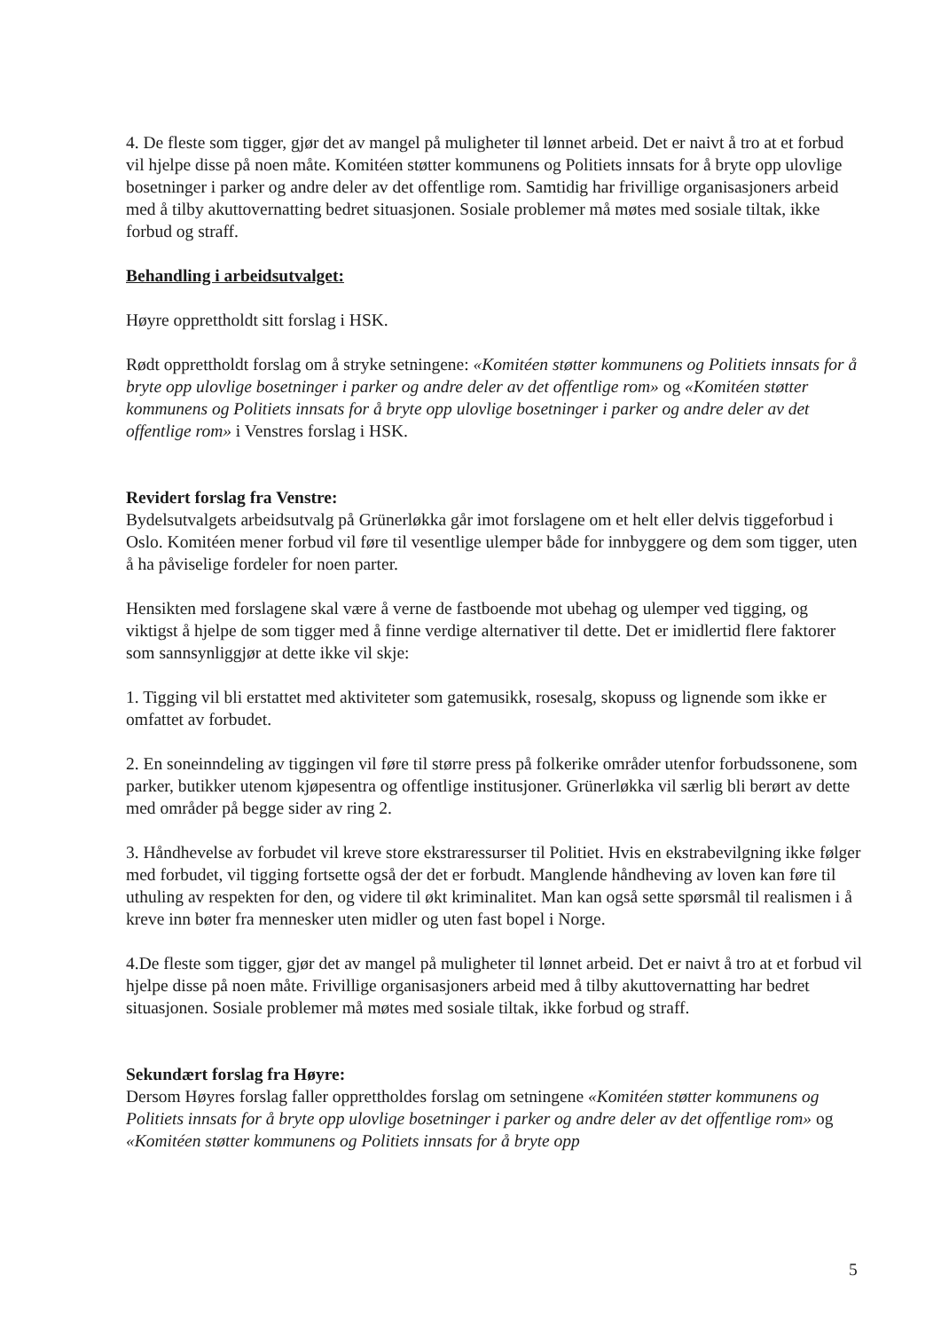4. De fleste som tigger, gjør det av mangel på muligheter til lønnet arbeid. Det er naivt å tro at et forbud vil hjelpe disse på noen måte. Komitéen støtter kommunens og Politiets innsats for å bryte opp ulovlige bosetninger i parker og andre deler av det offentlige rom. Samtidig har frivillige organisasjoners arbeid med å tilby akuttovernatting bedret situasjonen. Sosiale problemer må møtes med sosiale tiltak, ikke forbud og straff.
Behandling i arbeidsutvalget:
Høyre opprettholdt sitt forslag i HSK.
Rødt opprettholdt forslag om å stryke setningene: «Komitéen støtter kommunens og Politiets innsats for å bryte opp ulovlige bosetninger i parker og andre deler av det offentlige rom» og «Komitéen støtter kommunens og Politiets innsats for å bryte opp ulovlige bosetninger i parker og andre deler av det offentlige rom» i Venstres forslag i HSK.
Revidert forslag fra Venstre:
Bydelsutvalgets arbeidsutvalg på Grünerløkka går imot forslagene om et helt eller delvis tiggeforbud i Oslo. Komitéen mener forbud vil føre til vesentlige ulemper både for innbyggere og dem som tigger, uten å ha påviselige fordeler for noen parter.
Hensikten med forslagene skal være å verne de fastboende mot ubehag og ulemper ved tigging, og viktigst å hjelpe de som tigger med å finne verdige alternativer til dette. Det er imidlertid flere faktorer som sannsynliggjør at dette ikke vil skje:
1. Tigging vil bli erstattet med aktiviteter som gatemusikk, rosesalg, skopuss og lignende som ikke er omfattet av forbudet.
2. En soneinndeling av tiggingen vil føre til større press på folkerike områder utenfor forbudssonene, som parker, butikker utenom kjøpesentra og offentlige institusjoner. Grünerløkka vil særlig bli berørt av dette med områder på begge sider av ring 2.
3. Håndhevelse av forbudet vil kreve store ekstraressurser til Politiet. Hvis en ekstrabevilgning ikke følger med forbudet, vil tigging fortsette også der det er forbudt. Manglende håndheving av loven kan føre til uthuling av respekten for den, og videre til økt kriminalitet. Man kan også sette spørsmål til realismen i å kreve inn bøter fra mennesker uten midler og uten fast bopel i Norge.
4.De fleste som tigger, gjør det av mangel på muligheter til lønnet arbeid. Det er naivt å tro at et forbud vil hjelpe disse på noen måte. Frivillige organisasjoners arbeid med å tilby akuttovernatting har bedret situasjonen. Sosiale problemer må møtes med sosiale tiltak, ikke forbud og straff.
Sekundært forslag fra Høyre:
Dersom Høyres forslag faller opprettholdes forslag om setningene «Komitéen støtter kommunens og Politiets innsats for å bryte opp ulovlige bosetninger i parker og andre deler av det offentlige rom» og «Komitéen støtter kommunens og Politiets innsats for å bryte opp
5